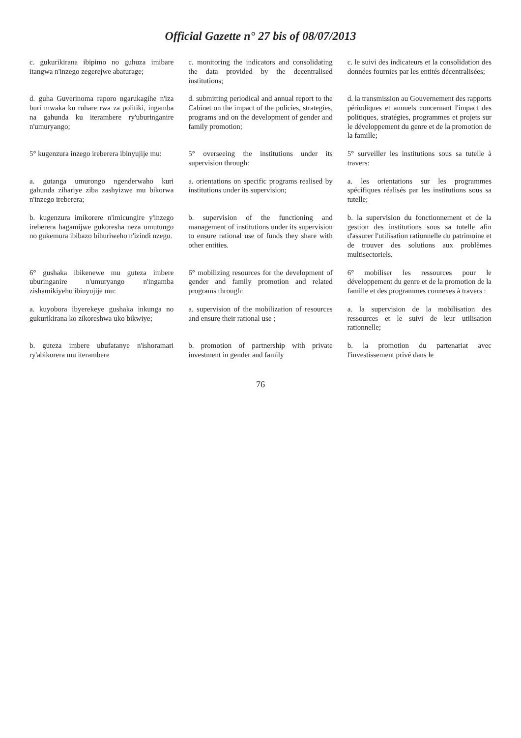Official Gazette n° 27 bis of 08/07/2013
c. gukurikirana ibipimo no guhuza imibare itangwa n'inzego zegerejwe abaturage;
c. monitoring the indicators and consolidating the data provided by the decentralised institutions;
c. le suivi des indicateurs et la consolidation des données fournies par les entités décentralisées;
d. guha Guverinoma raporo ngarukagihe n'iza buri mwaka ku ruhare rwa za politiki, ingamba na gahunda ku iterambere ry'uburinganire n'umuryango;
d. submitting periodical and annual report to the Cabinet on the impact of the policies, strategies, programs and on the development of gender and family promotion;
d. la transmission au Gouvernement des rapports périodiques et annuels concernant l'impact des politiques, stratégies, programmes et projets sur le développement du genre et de la promotion de la famille;
5° kugenzura inzego ireberera ibinyujije mu:
5° overseeing the institutions under its supervision through:
5° surveiller les institutions sous sa tutelle à travers:
a. gutanga umurongo ngenderwaho kuri gahunda zihariye ziba zashyizwe mu bikorwa n'inzego ireberera;
a. orientations on specific programs realised by institutions under its supervision;
a. les orientations sur les programmes spécifiques réalisés par les institutions sous sa tutelle;
b. kugenzura imikorere n'imicungire y'inzego ireberera hagamijwe gukoresha neza umutungo no gukemura ibibazo bihuriweho n'izindi nzego.
b. supervision of the functioning and management of institutions under its supervision to ensure rational use of funds they share with other entities.
b. la supervision du fonctionnement et de la gestion des institutions sous sa tutelle afin d'assurer l'utilisation rationnelle du patrimoine et de trouver des solutions aux problèmes multisectoriels.
6° gushaka ibikenewe mu guteza imbere uburinganire n'umuryango n'ingamba zishamikiyeho ibinyujije mu:
6° mobilizing resources for the development of gender and family promotion and related programs through:
6° mobiliser les ressources pour le développement du genre et de la promotion de la famille et des programmes connexes à travers :
a. kuyobora ibyerekeye gushaka inkunga no gukurikirana ko zikoreshwa uko bikwiye;
a. supervision of the mobilization of resources and ensure their rational use ;
a. la supervision de la mobilisation des ressources et le suivi de leur utilisation rationnelle;
b. guteza imbere ubufatanye n'ishoramari ry'abikorera mu iterambere
b. promotion of partnership with private investment in gender and family
b. la promotion du partenariat avec l'investissement privé dans le
76